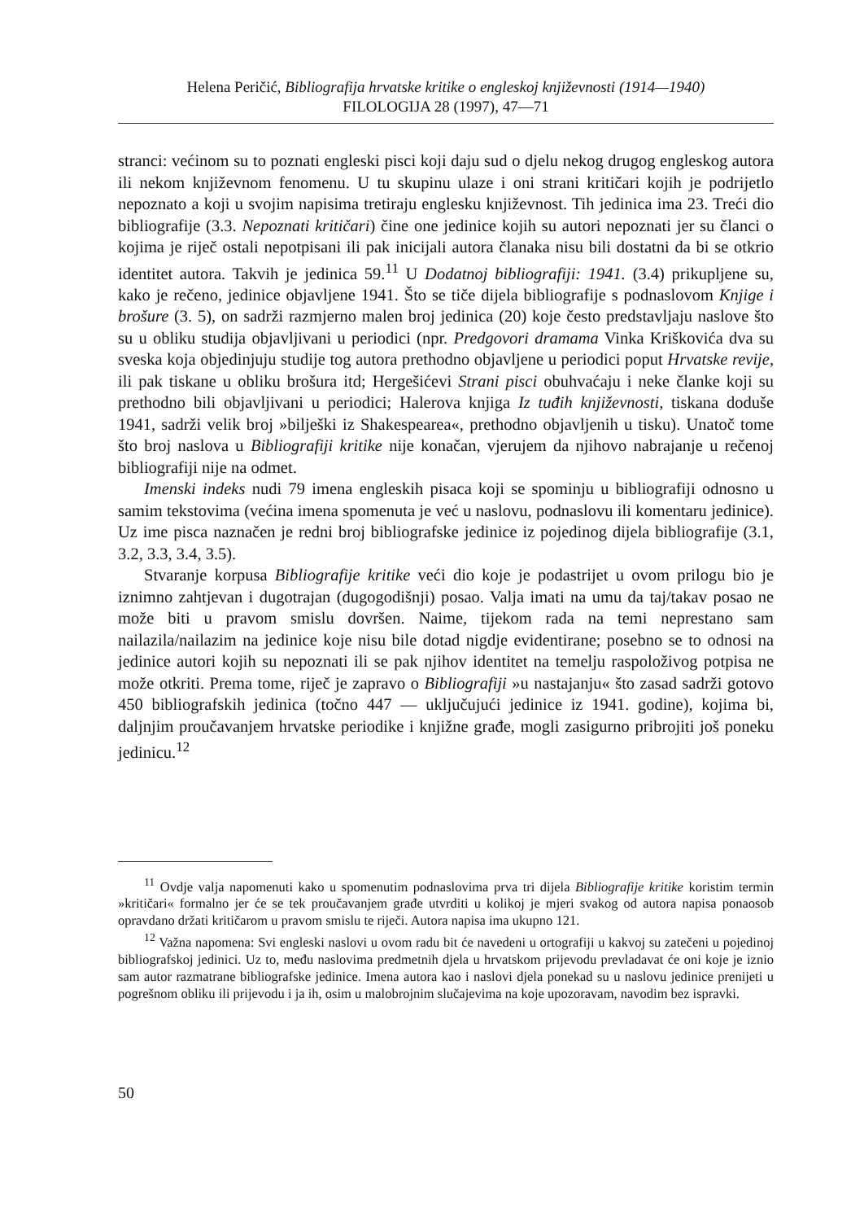Helena Peričić, Bibliografija hrvatske kritike o engleskoj književnosti (1914—1940)
FILOLOGIJA 28 (1997), 47—71
stranci: većinom su to poznati engleski pisci koji daju sud o djelu nekog drugog engleskog autora ili nekom književnom fenomenu. U tu skupinu ulaze i oni strani kritičari kojih je podrijetlo nepoznato a koji u svojim napisima tretiraju englesku književnost. Tih jedinica ima 23. Treći dio bibliografije (3.3. Nepoznati kritičari) čine one jedinice kojih su autori nepoznati jer su članci o kojima je riječ ostali nepotpisani ili pak inicijali autora članaka nisu bili dostatni da bi se otkrio identitet autora. Takvih je jedinica 59.<sup>11</sup> U Dodatnoj bibliografiji: 1941. (3.4) prikupljene su, kako je rečeno, jedinice objavljene 1941. Što se tiče dijela bibliografije s podnaslovom Knjige i brošure (3. 5), on sadrži razmjerno malen broj jedinica (20) koje često predstavljaju naslove što su u obliku studija objavljivani u periodici (npr. Predgovori dramama Vinka Kriškovića dva su sveska koja objedinjuju studije tog autora prethodno objavljene u periodici poput Hrvatske revije, ili pak tiskane u obliku brošura itd; Hergešićevi Strani pisci obuhvaćaju i neke članke koji su prethodno bili objavljivani u periodici; Halerova knjiga Iz tuđih književnosti, tiskana doduše 1941, sadrži velik broj »bilješki iz Shakespearea«, prethodno objavljenih u tisku). Unatoč tome što broj naslova u Bibliografiji kritike nije konačan, vjerujem da njihovo nabrajanje u rečenoj bibliografiji nije na odmet.
Imenski indeks nudi 79 imena engleskih pisaca koji se spominju u bibliografiji odnosno u samim tekstovima (većina imena spomenuta je već u naslovu, podnaslovu ili komentaru jedinice). Uz ime pisca naznačen je redni broj bibliografske jedinice iz pojedinog dijela bibliografije (3.1, 3.2, 3.3, 3.4, 3.5).
Stvaranje korpusa Bibliografije kritike veći dio koje je podastrijet u ovom prilogu bio je iznimno zahtjevan i dugotrajan (dugogodišnji) posao. Valja imati na umu da taj/takav posao ne može biti u pravom smislu dovršen. Naime, tijekom rada na temi neprestano sam nailazila/nailazim na jedinice koje nisu bile dotad nigdje evidentirane; posebno se to odnosi na jedinice autori kojih su nepoznati ili se pak njihov identitet na temelju raspoloživog potpisa ne može otkriti. Prema tome, riječ je zapravo o Bibliografiji »u nastajanju« što zasad sadrži gotovo 450 bibliografskih jedinica (točno 447 — uključujući jedinice iz 1941. godine), kojima bi, daljnjim proučavanjem hrvatske periodike i knjižne građe, mogli zasigurno pribrojiti još poneku jedinicu.<sup>12</sup>
<sup>11</sup> Ovdje valja napomenuti kako u spomenutim podnaslovima prva tri dijela Bibliografije kritike koristim termin »kritičari« formalno jer će se tek proučavanjem građe utvrditi u kolikoj je mjeri svakog od autora napisa ponaosob opravdano držati kritičarom u pravom smislu te riječi. Autora napisa ima ukupno 121.
<sup>12</sup> Važna napomena: Svi engleski naslovi u ovom radu bit će navedeni u ortografiji u kakvoj su zatečeni u pojedinoj bibliografskoj jedinici. Uz to, među naslovima predmetnih djela u hrvatskom prijevodu prevladavat će oni koje je iznio sam autor razmatrane bibliografske jedinice. Imena autora kao i naslovi djela ponekad su u naslovu jedinice prenijeti u pogrešnom obliku ili prijevodu i ja ih, osim u malobrojnim slučajevima na koje upozoravam, navodim bez ispravki.
50